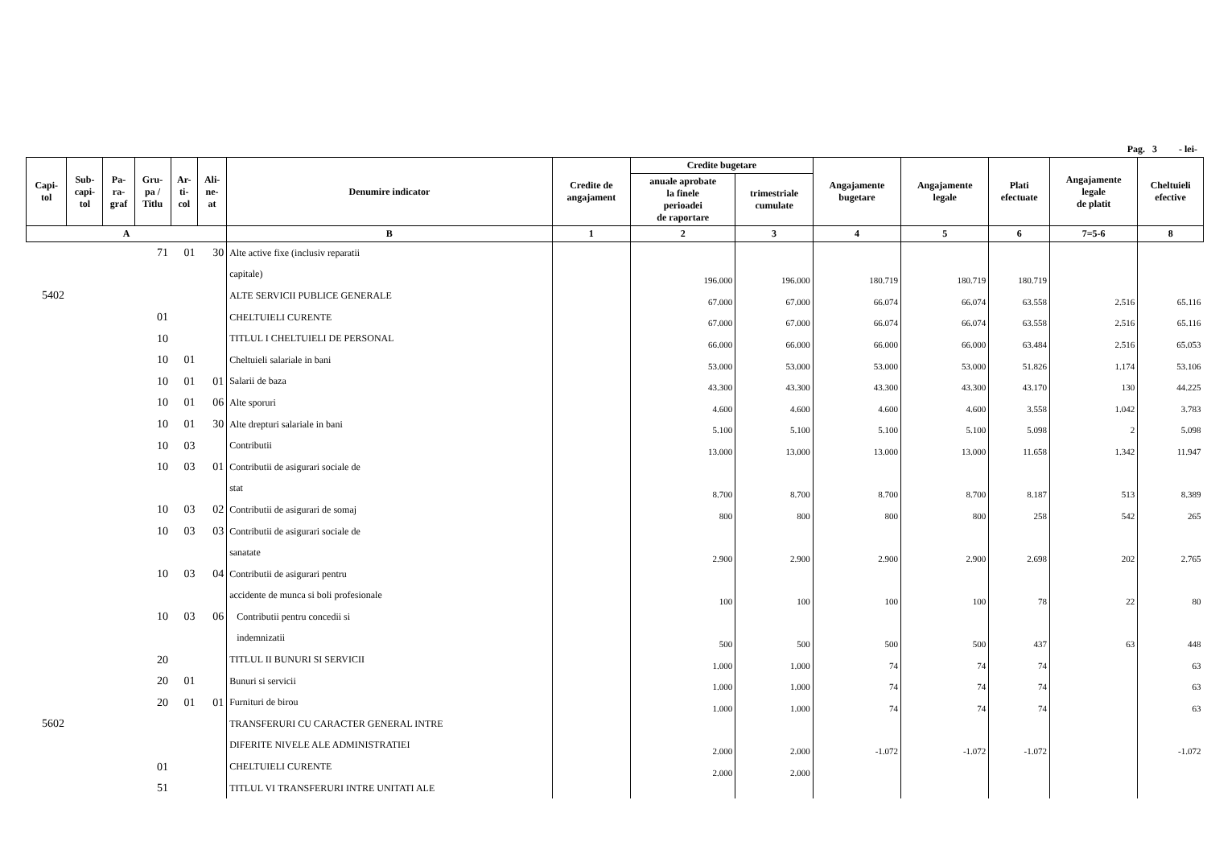Pag. 3 - lei-
| Capi- tol | Sub- capi- tol | Pa- ra- graf | Gru- pa / Titlu | Ar- ti- col | Ali- ne- at | Denumire indicator | Credite de angajament | Credite bugetare | | Angajamente bugetare | Angajamente legale | Plati efectuate | Angajamente legale de platit | Cheltuieli efective |
| --- | --- | --- | --- | --- | --- | --- | --- | --- | --- | --- | --- | --- | --- | --- |
| | | | | | | | | anuale aprobate la finele perioadei de raportare | trimestriale cumulate | | | | | |
| A | | | | | | B | 1 | 2 | 3 | 4 | 5 | 6 | 7=5-6 | 8 |
| | | | 71 | 01 | 30 | Alte active fixe (inclusiv reparatii | | | | | | | | |
| | | | | | | capitale) | | 196.000 | 196.000 | 180.719 | 180.719 | 180.719 | | |
| 5402 | | | | | | ALTE SERVICII PUBLICE GENERALE | | 67.000 | 67.000 | 66.074 | 66.074 | 63.558 | 2.516 | 65.116 |
| | | | 01 | | | CHELTUIELI CURENTE | | 67.000 | 67.000 | 66.074 | 66.074 | 63.558 | 2.516 | 65.116 |
| | | | 10 | | | TITLUL I CHELTUIELI DE PERSONAL | | 66.000 | 66.000 | 66.000 | 66.000 | 63.484 | 2.516 | 65.053 |
| | | | 10 | 01 | | Cheltuieli salariale in bani | | 53.000 | 53.000 | 53.000 | 53.000 | 51.826 | 1.174 | 53.106 |
| | | | 10 | 01 | 01 | Salarii de baza | | 43.300 | 43.300 | 43.300 | 43.300 | 43.170 | 130 | 44.225 |
| | | | 10 | 01 | 06 | Alte sporuri | | 4.600 | 4.600 | 4.600 | 4.600 | 3.558 | 1.042 | 3.783 |
| | | | 10 | 01 | 30 | Alte drepturi salariale in bani | | 5.100 | 5.100 | 5.100 | 5.100 | 5.098 | 2 | 5.098 |
| | | | 10 | 03 | | Contributii | | 13.000 | 13.000 | 13.000 | 13.000 | 11.658 | 1.342 | 11.947 |
| | | | 10 | 03 | 01 | Contributii de asigurari sociale de | | | | | | | | |
| | | | | | | stat | | 8.700 | 8.700 | 8.700 | 8.700 | 8.187 | 513 | 8.389 |
| | | | 10 | 03 | 02 | Contributii de asigurari de somaj | | 800 | 800 | 800 | 800 | 258 | 542 | 265 |
| | | | 10 | 03 | 03 | Contributii de asigurari sociale de | | | | | | | | |
| | | | | | | sanatate | | 2.900 | 2.900 | 2.900 | 2.900 | 2.698 | 202 | 2.765 |
| | | | 10 | 03 | 04 | Contributii de asigurari pentru | | | | | | | | |
| | | | | | | accidente de munca si boli profesionale | | 100 | 100 | 100 | 100 | 78 | 22 | 80 |
| | | | 10 | 03 | 06 | Contributii pentru concedii si | | | | | | | | |
| | | | | | | indemnizatii | | 500 | 500 | 500 | 500 | 437 | 63 | 448 |
| | | | 20 | | | TITLUL II BUNURI SI SERVICII | | 1.000 | 1.000 | 74 | 74 | 74 | | 63 |
| | | | 20 | 01 | | Bunuri si servicii | | 1.000 | 1.000 | 74 | 74 | 74 | | 63 |
| | | | 20 | 01 | 01 | Furnituri de birou | | 1.000 | 1.000 | 74 | 74 | 74 | | 63 |
| 5602 | | | | | | TRANSFERURI CU CARACTER GENERAL INTRE | | | | | | | | |
| | | | | | | DIFERITE NIVELE ALE ADMINISTRATIEI | | 2.000 | 2.000 | -1.072 | -1.072 | -1.072 | | -1.072 |
| | | | 01 | | | CHELTUIELI CURENTE | | 2.000 | 2.000 | | | | | |
| | | | 51 | | | TITLUL VI TRANSFERURI INTRE UNITATI ALE | | | | | | | | |